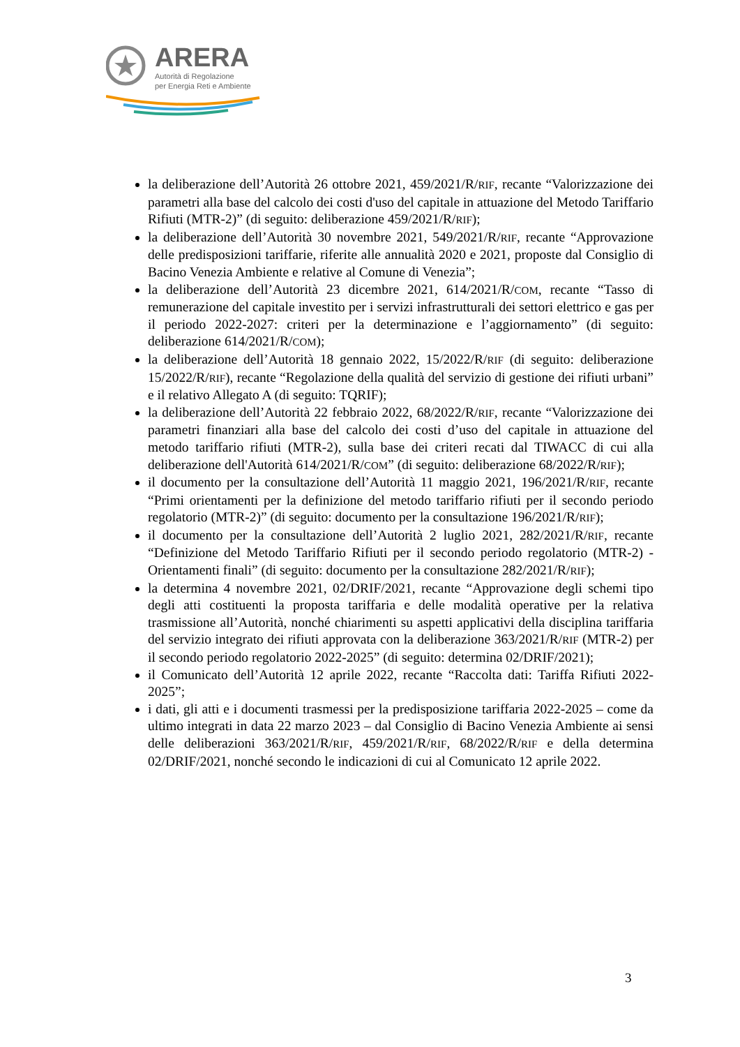ARERA
Autorità di Regolazione
per Energia Reti e Ambiente
la deliberazione dell’Autorità 26 ottobre 2021, 459/2021/R/RIF, recante “Valorizzazione dei parametri alla base del calcolo dei costi d'uso del capitale in attuazione del Metodo Tariffario Rifiuti (MTR-2)” (di seguito: deliberazione 459/2021/R/RIF);
la deliberazione dell’Autorità 30 novembre 2021, 549/2021/R/RIF, recante “Approvazione delle predisposizioni tariffarie, riferite alle annualità 2020 e 2021, proposte dal Consiglio di Bacino Venezia Ambiente e relative al Comune di Venezia”;
la deliberazione dell’Autorità 23 dicembre 2021, 614/2021/R/COM, recante “Tasso di remunerazione del capitale investito per i servizi infrastrutturali dei settori elettrico e gas per il periodo 2022-2027: criteri per la determinazione e l’aggiornamento” (di seguito: deliberazione 614/2021/R/COM);
la deliberazione dell’Autorità 18 gennaio 2022, 15/2022/R/RIF (di seguito: deliberazione 15/2022/R/RIF), recante “Regolazione della qualità del servizio di gestione dei rifiuti urbani” e il relativo Allegato A (di seguito: TQRIF);
la deliberazione dell’Autorità 22 febbraio 2022, 68/2022/R/RIF, recante “Valorizzazione dei parametri finanziari alla base del calcolo dei costi d’uso del capitale in attuazione del metodo tariffario rifiuti (MTR-2), sulla base dei criteri recati dal TIWACC di cui alla deliberazione dell'Autorità 614/2021/R/COM” (di seguito: deliberazione 68/2022/R/RIF);
il documento per la consultazione dell’Autorità 11 maggio 2021, 196/2021/R/RIF, recante “Primi orientamenti per la definizione del metodo tariffario rifiuti per il secondo periodo regolatorio (MTR-2)” (di seguito: documento per la consultazione 196/2021/R/RIF);
il documento per la consultazione dell’Autorità 2 luglio 2021, 282/2021/R/RIF, recante “Definizione del Metodo Tariffario Rifiuti per il secondo periodo regolatorio (MTR-2) - Orientamenti finali” (di seguito: documento per la consultazione 282/2021/R/RIF);
la determina 4 novembre 2021, 02/DRIF/2021, recante “Approvazione degli schemi tipo degli atti costituenti la proposta tariffaria e delle modalità operative per la relativa trasmissione all’Autorità, nonché chiarimenti su aspetti applicativi della disciplina tariffaria del servizio integrato dei rifiuti approvata con la deliberazione 363/2021/R/RIF (MTR-2) per il secondo periodo regolatorio 2022-2025” (di seguito: determina 02/DRIF/2021);
il Comunicato dell’Autorità 12 aprile 2022, recante “Raccolta dati: Tariffa Rifiuti 2022-2025”;
i dati, gli atti e i documenti trasmessi per la predisposizione tariffaria 2022-2025 – come da ultimo integrati in data 22 marzo 2023 – dal Consiglio di Bacino Venezia Ambiente ai sensi delle deliberazioni 363/2021/R/RIF, 459/2021/R/RIF, 68/2022/R/RIF e della determina 02/DRIF/2021, nonché secondo le indicazioni di cui al Comunicato 12 aprile 2022.
3